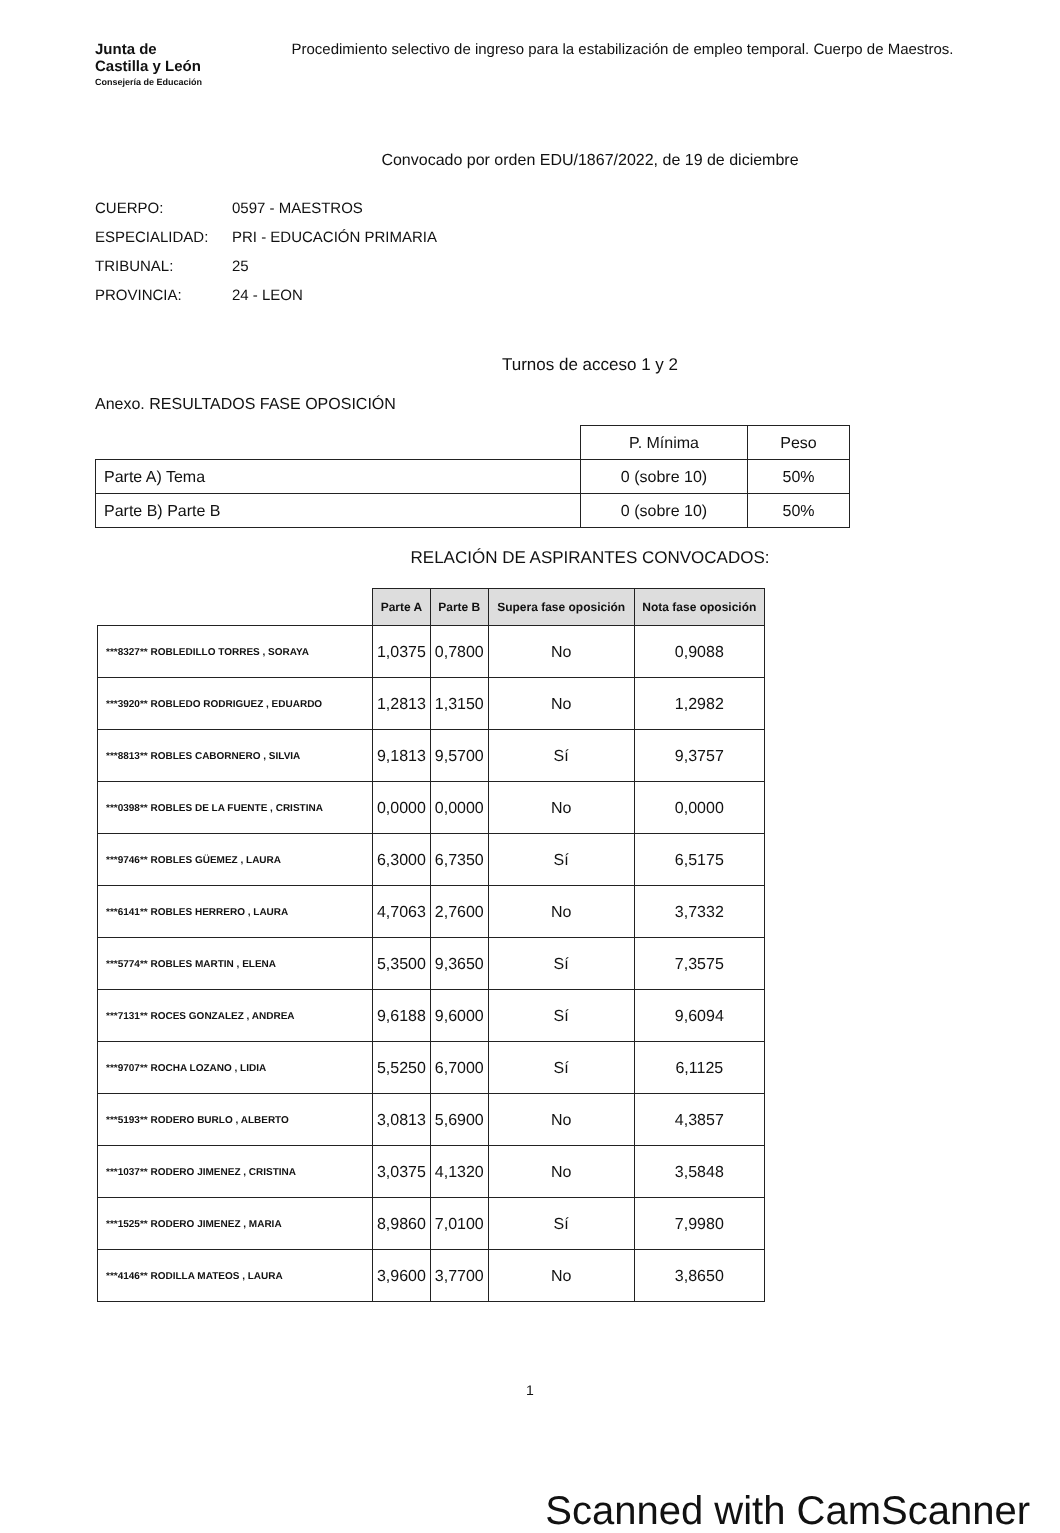Junta de
Castilla y León
Consejería de Educación
Procedimiento selectivo de ingreso para la estabilización de empleo temporal. Cuerpo de Maestros.
Convocado por orden EDU/1867/2022, de 19 de diciembre
CUERPO: 0597 - MAESTROS
ESPECIALIDAD: PRI - EDUCACIÓN PRIMARIA
TRIBUNAL: 25
PROVINCIA: 24 - LEON
Turnos de acceso 1 y 2
Anexo. RESULTADOS FASE OPOSICIÓN
| | P. Mínima | Peso |
| --- | --- | --- |
| Parte A) Tema | 0 (sobre 10) | 50% |
| Parte B) Parte B | 0 (sobre 10) | 50% |
RELACIÓN DE ASPIRANTES CONVOCADOS:
| | Parte A | Parte B | Supera fase oposición | Nota fase oposición |
| --- | --- | --- | --- | --- |
| ***8327** ROBLEDILLO TORRES , SORAYA | 1,0375 | 0,7800 | No | 0,9088 |
| ***3920** ROBLEDO RODRIGUEZ , EDUARDO | 1,2813 | 1,3150 | No | 1,2982 |
| ***8813** ROBLES CABORNERO , SILVIA | 9,1813 | 9,5700 | Sí | 9,3757 |
| ***0398** ROBLES DE LA FUENTE , CRISTINA | 0,0000 | 0,0000 | No | 0,0000 |
| ***9746** ROBLES GÜEMEZ , LAURA | 6,3000 | 6,7350 | Sí | 6,5175 |
| ***6141** ROBLES HERRERO , LAURA | 4,7063 | 2,7600 | No | 3,7332 |
| ***5774** ROBLES MARTIN , ELENA | 5,3500 | 9,3650 | Sí | 7,3575 |
| ***7131** ROCES GONZALEZ , ANDREA | 9,6188 | 9,6000 | Sí | 9,6094 |
| ***9707** ROCHA LOZANO , LIDIA | 5,5250 | 6,7000 | Sí | 6,1125 |
| ***5193** RODERO BURLO , ALBERTO | 3,0813 | 5,6900 | No | 4,3857 |
| ***1037** RODERO JIMENEZ , CRISTINA | 3,0375 | 4,1320 | No | 3,5848 |
| ***1525** RODERO JIMENEZ , MARIA | 8,9860 | 7,0100 | Sí | 7,9980 |
| ***4146** RODILLA MATEOS , LAURA | 3,9600 | 3,7700 | No | 3,8650 |
1
Scanned with CamScanner